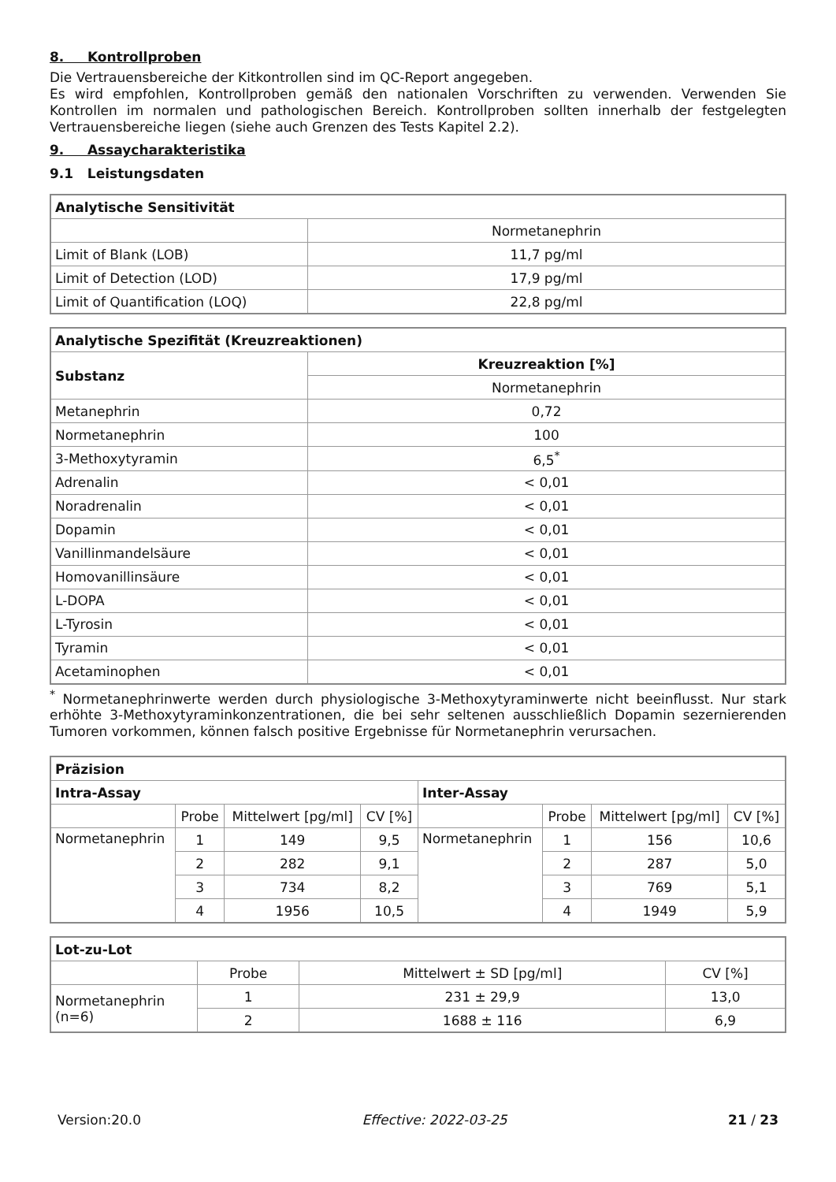8. Kontrollproben
Die Vertrauensbereiche der Kitkontrollen sind im QC-Report angegeben.
Es wird empfohlen, Kontrollproben gemäß den nationalen Vorschriften zu verwenden. Verwenden Sie Kontrollen im normalen und pathologischen Bereich. Kontrollproben sollten innerhalb der festgelegten Vertrauensbereiche liegen (siehe auch Grenzen des Tests Kapitel 2.2).
9. Assaycharakteristika
9.1 Leistungsdaten
| Analytische Sensitivität | |
| --- | --- |
| | Normetanephrin |
| Limit of Blank (LOB) | 11,7 pg/ml |
| Limit of Detection (LOD) | 17,9 pg/ml |
| Limit of Quantification (LOQ) | 22,8 pg/ml |
| Analytische Spezifität (Kreuzreaktionen) | |
| --- | --- |
| Substanz | Kreuzreaktion [%] |
| | Normetanephrin |
| Metanephrin | 0,72 |
| Normetanephrin | 100 |
| 3-Methoxytyramin | 6,5<sup>*</sup> |
| Adrenalin | < 0,01 |
| Noradrenalin | < 0,01 |
| Dopamin | < 0,01 |
| Vanillinmandelsäure | < 0,01 |
| Homovanillinsäure | < 0,01 |
| L-DOPA | < 0,01 |
| L-Tyrosin | < 0,01 |
| Tyramin | < 0,01 |
| Acetaminophen | < 0,01 |
<sup>*</sup> Normetanephrinwerte werden durch physiologische 3-Methoxytyraminwerte nicht beeinflusst. Nur stark erhöhte 3-Methoxytyraminkonzentrationen, die bei sehr seltenen ausschließlich Dopamin sezernierenden Tumoren vorkommen, können falsch positive Ergebnisse für Normetanephrin verursachen.
| Präzision | | | | | | | |
| --- | --- | --- | --- | --- | --- | --- | --- |
| Intra-Assay | | | | Inter-Assay | | | |
| | Probe | Mittelwert [pg/ml] | CV [%] | | Probe | Mittelwert [pg/ml] | CV [%] |
| Normetanephrin | 1 | 149 | 9,5 | Normetanephrin | 1 | 156 | 10,6 |
| | 2 | 282 | 9,1 | | 2 | 287 | 5,0 |
| | 3 | 734 | 8,2 | | 3 | 769 | 5,1 |
| | 4 | 1956 | 10,5 | | 4 | 1949 | 5,9 |
| Lot-zu-Lot | | | |
| --- | --- | --- | --- |
| | Probe | Mittelwert ± SD [pg/ml] | CV [%] |
| Normetanephrin (n=6) | 1 | 231 ± 29,9 | 13,0 |
| | 2 | 1688 ± 116 | 6,9 |
Version:20.0 Effective: 2022-03-25 21 / 23